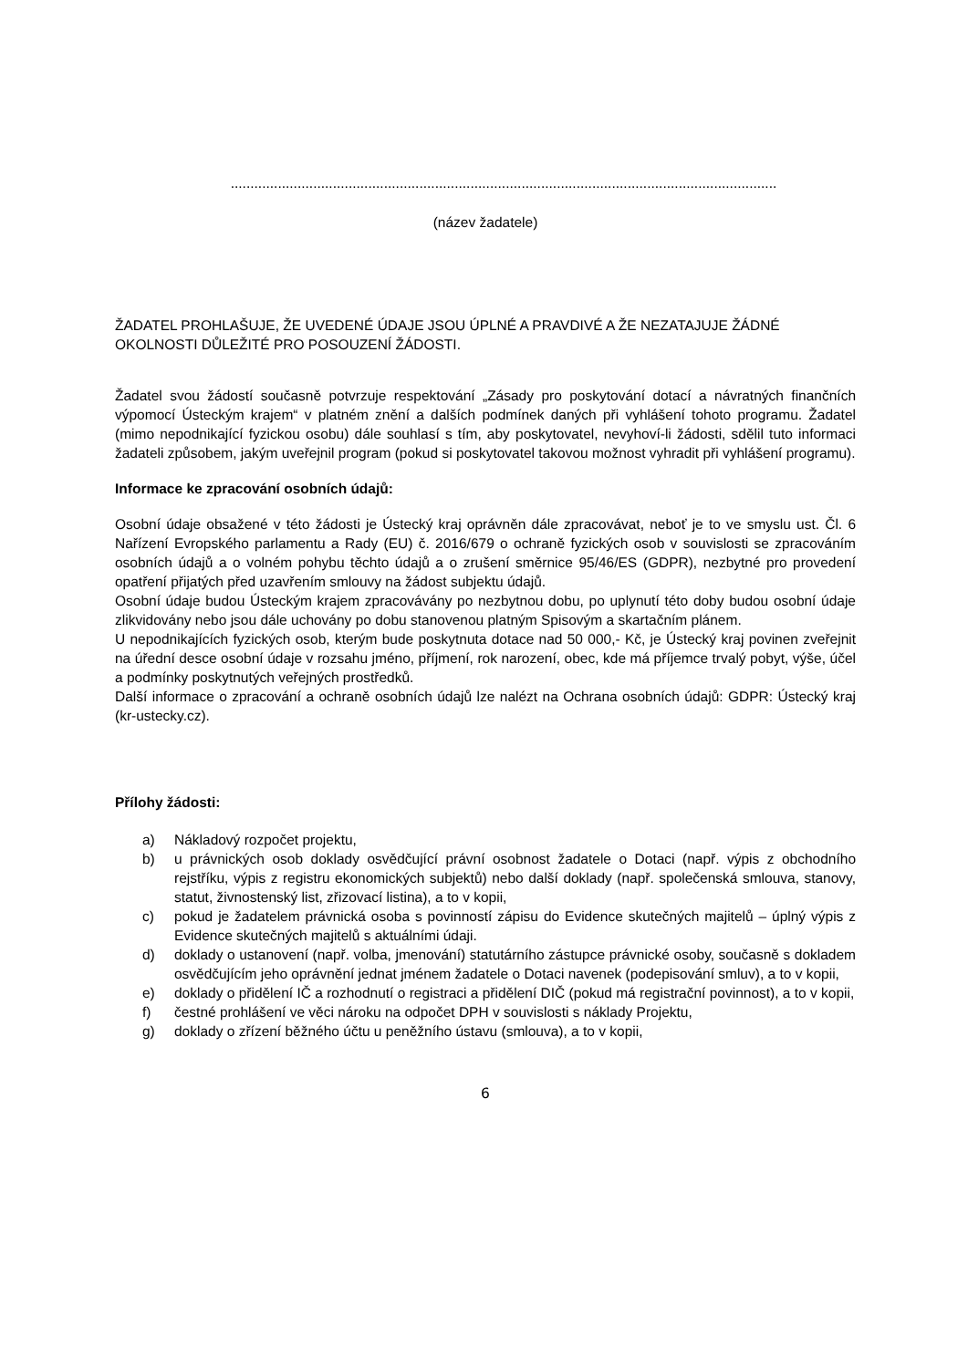...........................................................................................................................................
(název žadatele)
ŽADATEL PROHLAŠUJE, ŽE UVEDENÉ ÚDAJE JSOU ÚPLNÉ A PRAVDIVÉ A ŽE NEZATAJUJE ŽÁDNÉ OKOLNOSTI DŮLEŽITÉ PRO POSOUZENÍ ŽÁDOSTI.
Žadatel svou žádostí současně potvrzuje respektování „Zásady pro poskytování dotací a návratných finančních výpomocí Ústeckým krajem“ v platném znění a dalších podmínek daných při vyhlášení tohoto programu. Žadatel (mimo nepodnikající fyzickou osobu) dále souhlasí s tím, aby poskytovatel, nevyhoví-li žádosti, sdělil tuto informaci žadateli způsobem, jakým uveřejnil program (pokud si poskytovatel takovou možnost vyhradit při vyhlášení programu).
Informace ke zpracování osobních údajů:
Osobní údaje obsažené v této žádosti je Ústecký kraj oprávněn dále zpracovávat, neboť je to ve smyslu ust. Čl. 6 Nařízení Evropského parlamentu a Rady (EU) č. 2016/679 o ochraně fyzických osob v souvislosti se zpracováním osobních údajů a o volném pohybu těchto údajů a o zrušení směrnice 95/46/ES (GDPR), nezbytné pro provedení opatření přijatých před uzavřením smlouvy na žádost subjektu údajů.
Osobní údaje budou Ústeckým krajem zpracovávány po nezbytnou dobu, po uplynutí této doby budou osobní údaje zlikvidovány nebo jsou dále uchovány po dobu stanovenou platným Spisovým a skartačním plánem.
U nepodnikajících fyzických osob, kterým bude poskytnuta dotace nad 50 000,- Kč, je Ústecký kraj povinen zveřejnit na úřední desce osobní údaje v rozsahu jméno, příjmení, rok narození, obec, kde má příjemce trvalý pobyt, výše, účel a podmínky poskytnutých veřejných prostředků.
Další informace o zpracování a ochraně osobních údajů lze nalézt na Ochrana osobních údajů: GDPR: Ústecký kraj (kr-ustecky.cz).
Přílohy žádosti:
a) Nákladový rozpočet projektu,
b) u právnických osob doklady osvědčující právní osobnost žadatele o Dotaci (např. výpis z obchodního rejstříku, výpis z registru ekonomických subjektů) nebo další doklady (např. společenská smlouva, stanovy, statut, živnostenský list, zřizovací listina), a to v kopii,
c) pokud je žadatelem právnická osoba s povinností zápisu do Evidence skutečných majitelů – úplný výpis z Evidence skutečných majitelů s aktuálními údaji.
d) doklady o ustanovení (např. volba, jmenování) statutárního zástupce právnické osoby, současně s dokladem osvědčujícím jeho oprávnění jednat jménem žadatele o Dotaci navenek (podepisování smluv), a to v kopii,
e) doklady o přidělení IČ a rozhodnutí o registraci a přidělení DIČ (pokud má registrační povinnost), a to v kopii,
f) čestné prohlášení ve věci nároku na odpočet DPH v souvislosti s náklady Projektu,
g) doklady o zřízení běžného účtu u peněžního ústavu (smlouva), a to v kopii,
6